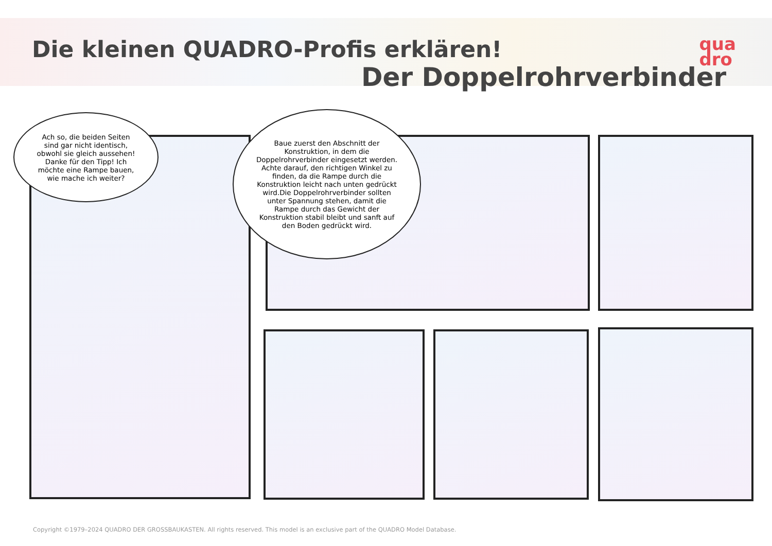Die kleinen QUADRO-Profis erklären!
Der Doppelrohrverbinder
qua
dro
Ach so, die beiden Seiten sind gar nicht identisch, obwohl sie gleich aussehen! Danke für den Tipp! Ich möchte eine Rampe bauen, wie mache ich weiter?
Baue zuerst den Abschnitt der Konstruktion, in dem die Doppelrohrverbinder eingesetzt werden. Achte darauf, den richtigen Winkel zu finden, da die Rampe durch die Konstruktion leicht nach unten gedrückt wird.Die Doppelrohrverbinder sollten unter Spannung stehen, damit die Rampe durch das Gewicht der Konstruktion stabil bleibt und sanft auf den Boden gedrückt wird.
Copyright ©1979–2024 QUADRO DER GROSSBAUKASTEN. All rights reserved. This model is an exclusive part of the QUADRO Model Database.